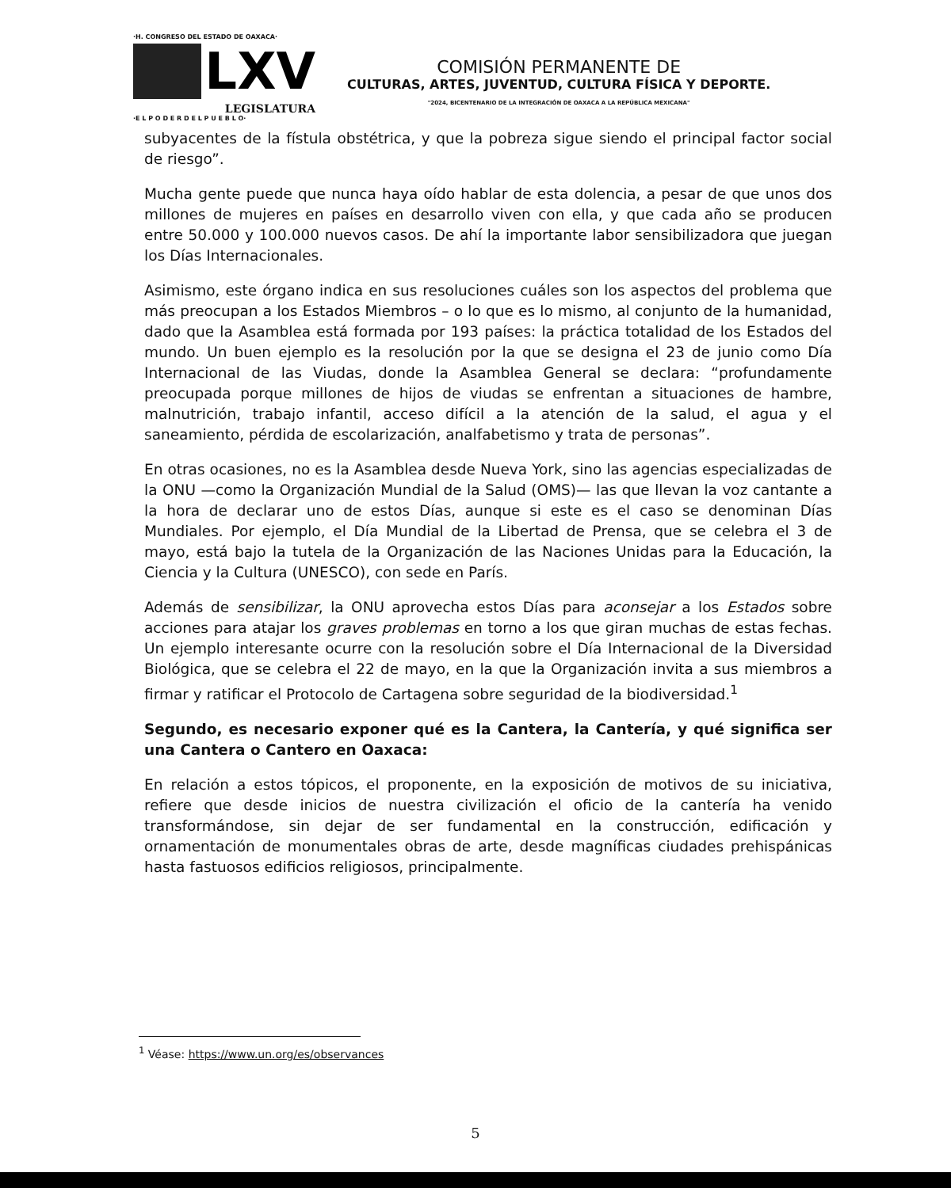·H. CONGRESO DEL ESTADO DE OAXACA·
LXV
LEGISLATURA
·E L P O D E R D E L P U E B L O·
COMISIÓN PERMANENTE DE
CULTURAS, ARTES, JUVENTUD, CULTURA FÍSICA Y DEPORTE.
"2024, BICENTENARIO DE LA INTEGRACIÓN DE OAXACA A LA REPÚBLICA MEXICANA"
subyacentes de la fístula obstétrica, y que la pobreza sigue siendo el principal factor social de riesgo”.
Mucha gente puede que nunca haya oído hablar de esta dolencia, a pesar de que unos dos millones de mujeres en países en desarrollo viven con ella, y que cada año se producen entre 50.000 y 100.000 nuevos casos. De ahí la importante labor sensibilizadora que juegan los Días Internacionales.
Asimismo, este órgano indica en sus resoluciones cuáles son los aspectos del problema que más preocupan a los Estados Miembros – o lo que es lo mismo, al conjunto de la humanidad, dado que la Asamblea está formada por 193 países: la práctica totalidad de los Estados del mundo. Un buen ejemplo es la resolución por la que se designa el 23 de junio como Día Internacional de las Viudas, donde la Asamblea General se declara: “profundamente preocupada porque millones de hijos de viudas se enfrentan a situaciones de hambre, malnutrición, trabajo infantil, acceso difícil a la atención de la salud, el agua y el saneamiento, pérdida de escolarización, analfabetismo y trata de personas”.
En otras ocasiones, no es la Asamblea desde Nueva York, sino las agencias especializadas de la ONU —como la Organización Mundial de la Salud (OMS)— las que llevan la voz cantante a la hora de declarar uno de estos Días, aunque si este es el caso se denominan Días Mundiales. Por ejemplo, el Día Mundial de la Libertad de Prensa, que se celebra el 3 de mayo, está bajo la tutela de la Organización de las Naciones Unidas para la Educación, la Ciencia y la Cultura (UNESCO), con sede en París.
Además de sensibilizar, la ONU aprovecha estos Días para aconsejar a los Estados sobre acciones para atajar los graves problemas en torno a los que giran muchas de estas fechas. Un ejemplo interesante ocurre con la resolución sobre el Día Internacional de la Diversidad Biológica, que se celebra el 22 de mayo, en la que la Organización invita a sus miembros a firmar y ratificar el Protocolo de Cartagena sobre seguridad de la biodiversidad.<sup>1</sup>
Segundo, es necesario exponer qué es la Cantera, la Cantería, y qué significa ser una Cantera o Cantero en Oaxaca:
En relación a estos tópicos, el proponente, en la exposición de motivos de su iniciativa, refiere que desde inicios de nuestra civilización el oficio de la cantería ha venido transformándose, sin dejar de ser fundamental en la construcción, edificación y ornamentación de monumentales obras de arte, desde magníficas ciudades prehispánicas hasta fastuosos edificios religiosos, principalmente.
<sup>1</sup> Véase: https://www.un.org/es/observances
5